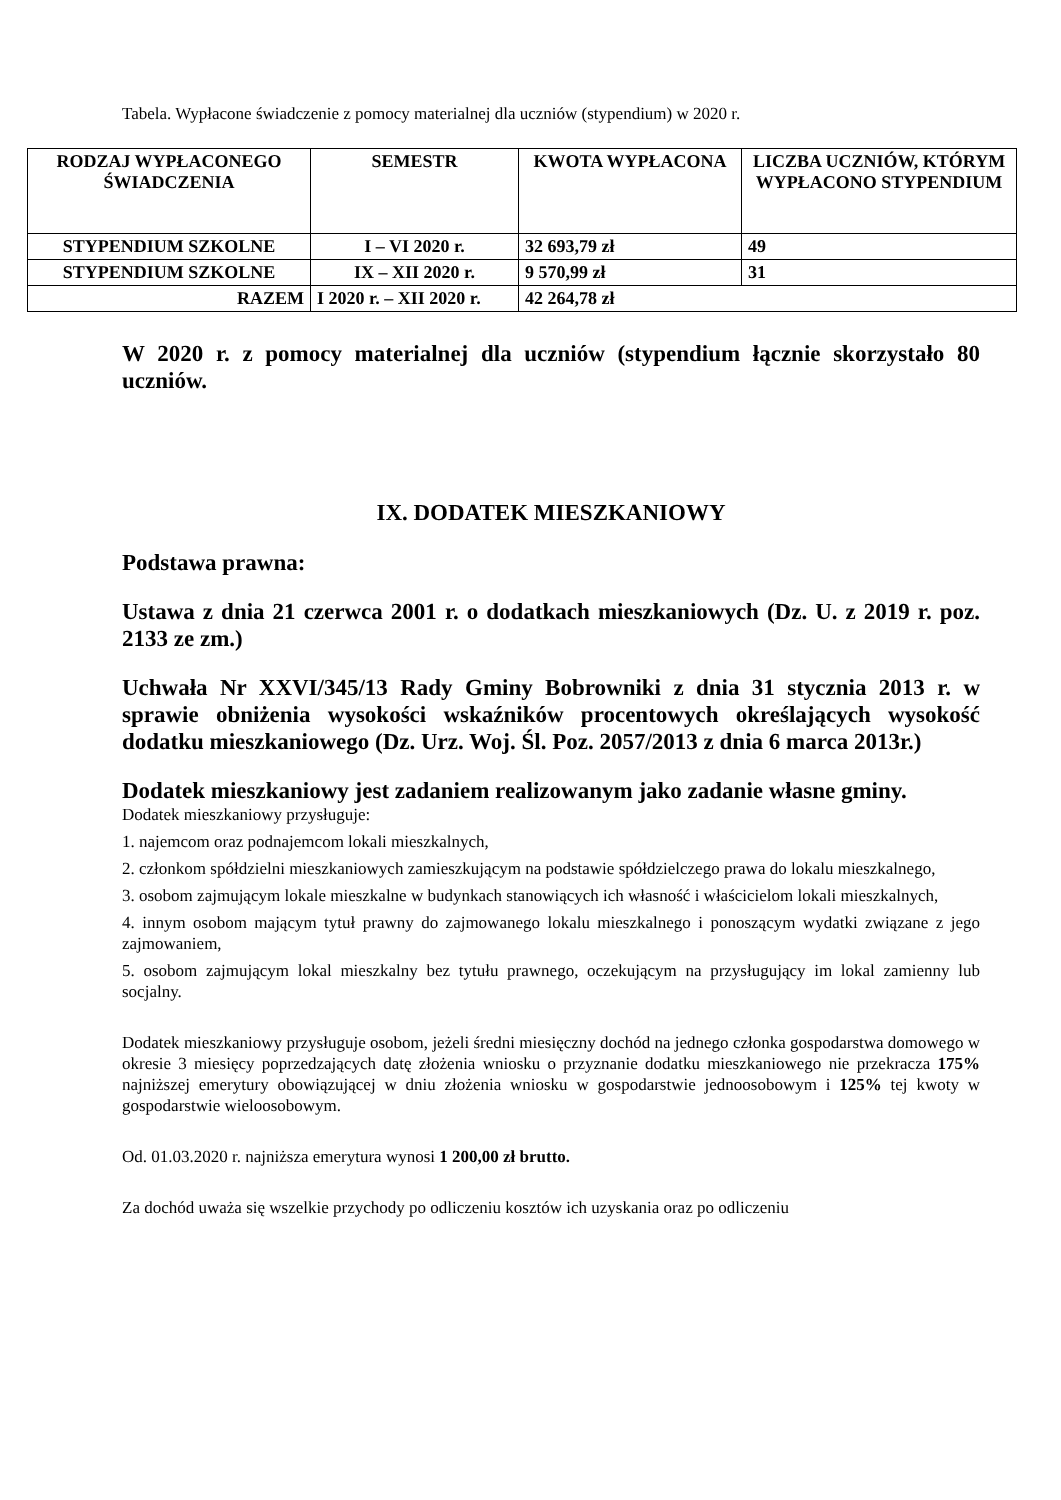Tabela. Wypłacone świadczenie z pomocy materialnej dla uczniów (stypendium) w 2020 r.
| RODZAJ WYPŁACONEGO ŚWIADCZENIA | SEMESTR | KWOTA WYPŁACONA | LICZBA UCZNIÓW, KTÓRYM WYPŁACONO STYPENDIUM |
| --- | --- | --- | --- |
| STYPENDIUM SZKOLNE | I – VI 2020 r. | 32 693,79 zł | 49 |
| STYPENDIUM SZKOLNE | IX – XII 2020 r. | 9 570,99 zł | 31 |
| RAZEM | I 2020 r. – XII 2020 r. | 42 264,78 zł | |
W 2020 r. z pomocy materialnej dla uczniów (stypendium łącznie skorzystało 80 uczniów.
IX. DODATEK MIESZKANIOWY
Podstawa prawna:
Ustawa z dnia 21 czerwca 2001 r. o dodatkach mieszkaniowych (Dz. U. z 2019 r. poz. 2133 ze zm.)
Uchwała Nr XXVI/345/13 Rady Gminy Bobrowniki z dnia 31 stycznia 2013 r. w sprawie obniżenia wysokości wskaźników procentowych określających wysokość dodatku mieszkaniowego (Dz. Urz. Woj. Śl. Poz. 2057/2013 z dnia 6 marca 2013r.)
Dodatek mieszkaniowy jest zadaniem realizowanym jako zadanie własne gminy.
Dodatek mieszkaniowy przysługuje:
1. najemcom oraz podnajemcom lokali mieszkalnych,
2. członkom spółdzielni mieszkaniowych zamieszkującym na podstawie spółdzielczego prawa do lokalu mieszkalnego,
3. osobom zajmującym lokale mieszkalne w budynkach stanowiących ich własność i właścicielom lokali mieszkalnych,
4. innym osobom mającym tytuł prawny do zajmowanego lokalu mieszkalnego i ponoszącym wydatki związane z jego zajmowaniem,
5. osobom zajmującym lokal mieszkalny bez tytułu prawnego, oczekującym na przysługujący im lokal zamienny lub socjalny.
Dodatek mieszkaniowy przysługuje osobom, jeżeli średni miesięczny dochód na jednego członka gospodarstwa domowego w okresie 3 miesięcy poprzedzających datę złożenia wniosku o przyznanie dodatku mieszkaniowego nie przekracza 175% najniższej emerytury obowiązującej w dniu złożenia wniosku w gospodarstwie jednoosobowym i 125% tej kwoty w gospodarstwie wieloosobowym.
Od. 01.03.2020 r. najniższa emerytura wynosi 1 200,00 zł brutto.
Za dochód uważa się wszelkie przychody po odliczeniu kosztów ich uzyskania oraz po odliczeniu